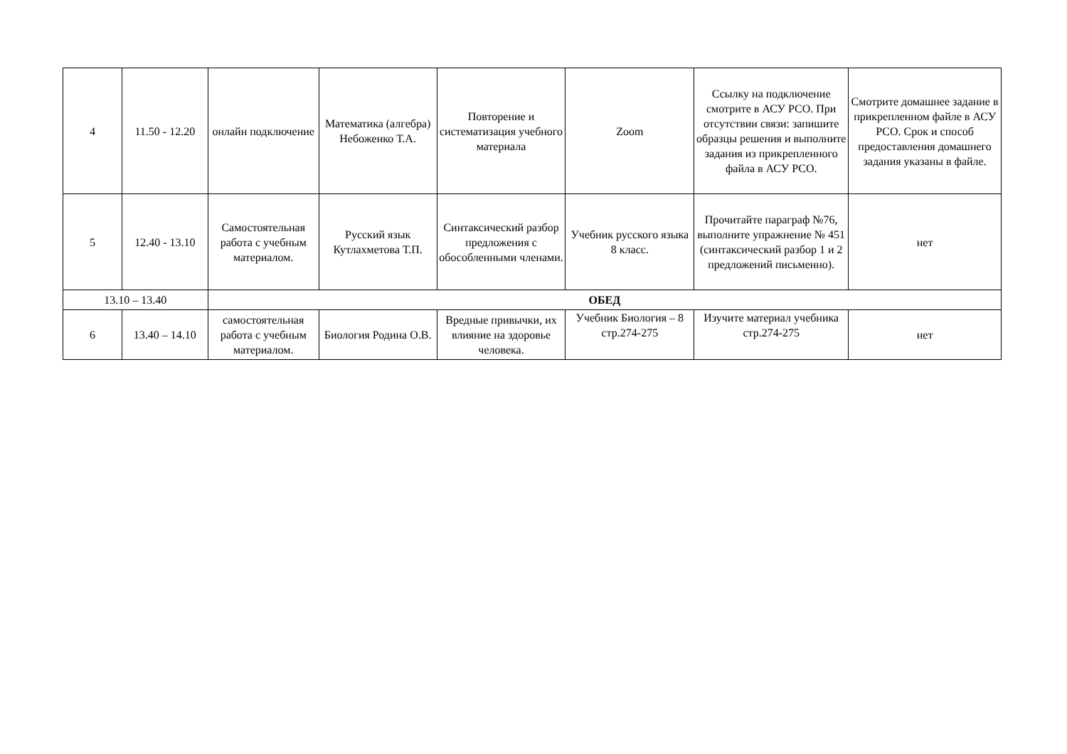| 4 | 11.50 - 12.20 | онлайн подключение | Математика (алгебра) Небоженко Т.А. | Повторение и систематизация учебного материала | Zoom | Ссылку на подключение смотрите в АСУ РСО. При отсутствии связи: запишите образцы решения и выполните задания из прикрепленного файла в АСУ РСО. | Смотрите домашнее задание в прикрепленном файле в АСУ РСО. Срок и способ предоставления домашнего задания указаны в файле. |
| 5 | 12.40 - 13.10 | Самостоятельная работа с учебным материалом. | Русский язык Кутлахметова Т.П. | Синтаксический разбор предложения с обособленными членами. | Учебник русского языка 8 класс. | Прочитайте параграф №76, выполните упражнение № 451 (синтаксический разбор 1 и 2 предложений письменно). | нет |
| 13.10 – 13.40 | | ОБЕД | | | | | |
| 6 | 13.40 – 14.10 | самостоятельная работа с учебным материалом. | Биология Родина О.В. | Вредные привычки, их влияние на здоровье человека. | Учебник Биология – 8 стр.274-275 | Изучите материал учебника стр.274-275 | нет |